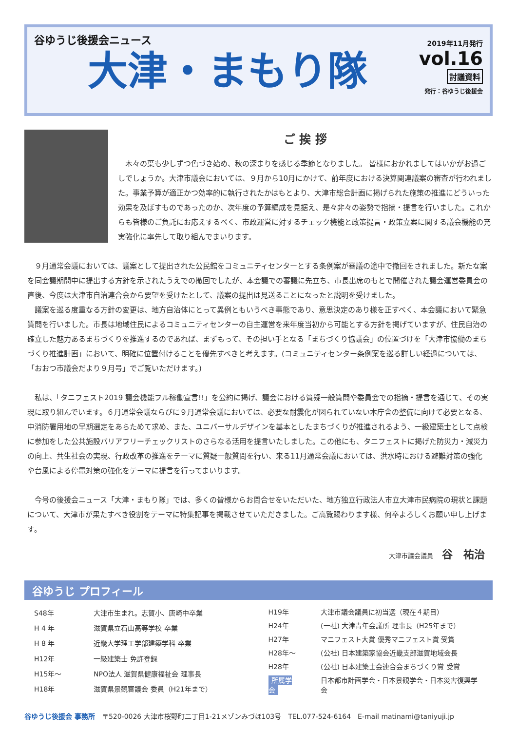谷ゆうじ後援会ニュース
大津・まもり隊
2019年11月発行
vol.16
討議資料
発行：谷ゆうじ後援会
ご 挨 拶
　木々の葉も少しずつ色づき始め、秋の深まりを感じる季節となりました。 皆様におかれましてはいかがお過ごしでしょうか。大津市議会においては、９月から10月にかけて、前年度における決算関連議案の審査が行われました。事業予算が適正かつ効率的に執行されたかはもとより、大津市総合計画に掲げられた施策の推進にどういった効果を及ぼすものであったのか、次年度の予算編成を見据え、是々非々の姿勢で指摘・提言を行いました。これからも皆様のご負託にお応えするべく、市政運営に対するチェック機能と政策提言・政策立案に関する議会機能の充実強化に率先して取り組んでまいります。
　９月通常会議においては、議案として提出された公民館をコミュニティセンターとする条例案が審議の途中で撤回をされました。新たな案を同会議期間中に提出する方針を示されたうえでの撤回でしたが、本会議での審議に先立ち、市長出席のもとで開催された議会運営委員会の直後、今度は大津市自治連合会から要望を受けたとして、議案の提出は見送ることになったと説明を受けました。
　議案を巡る度重なる方針の変更は、地方自治体にとって異例ともいうべき事態であり、意思決定のあり様を正すべく、本会議において緊急質問を行いました。市長は地域住民によるコミュニティセンターの自主運営を来年度当初から可能とする方針を掲げていますが、住民自治の確立した魅力あるまちづくりを推進するのであれば、まずもって、その担い手となる「まちづくり協議会」の位置づけを「大津市協働のまちづくり推進計画」において、明確に位置付けることを優先すべきと考えます。(コミュニティセンター条例案を巡る詳しい経過については、「おおつ市議会だより９月号」でご覧いただけます。)
　私は、「タニフェスト2019 議会機能フル稼働宣言!!」を公約に掲げ、議会における質疑一般質問や委員会での指摘・提言を通じて、その実現に取り組んでいます。６月通常会議ならびに９月通常会議においては、必要な耐震化が図られていない本庁舎の整備に向けて必要となる、中消防署用地の早期選定をあらためて求め、また、ユニバーサルデザインを基本としたまちづくりが推進されるよう、一級建築士として点検に参加をした公共施設バリアフリーチェックリストのさらなる活用を提言いたしました。この他にも、タニフェストに掲げた防災力・減災力の向上、共生社会の実現、行政改革の推進をテーマに質疑一般質問を行い、来る11月通常会議においては、洪水時における避難対策の強化や台風による停電対策の強化をテーマに提言を行ってまいります。
　今号の後援会ニュース「大津・まもり隊」では、多くの皆様からお問合せをいただいた、地方独立行政法人市立大津市民病院の現状と課題について、大津市が果たすべき役割をテーマに特集記事を掲載させていただきました。ご高覧賜わります様、何卒よろしくお願い申し上げます。
大津市議会議員 谷　祐治
谷ゆうじ プロフィール
| S48年 | 大津市生まれ。志賀小、唐崎中卒業 |
| H 4 年 | 滋賀県立石山高等学校 卒業 |
| H 8 年 | 近畿大学理工学部建築学科 卒業 |
| H12年 | 一級建築士 免許登録 |
| H15年～ | NPO法人 滋賀県健康福祉会 理事長 |
| H18年 | 滋賀県景観審議会 委員（H21年まで） |
| H19年 | 大津市議会議員に初当選（現在４期目） |
| H24年 | (一社) 大津青年会議所 理事長（H25年まで） |
| H27年 | マニフェスト大賞 優秀マニフェスト賞 受賞 |
| H28年～ | (公社) 日本建築家協会近畿支部滋賀地域会長 |
| H28年 | (公社) 日本建築士会連合会まちづくり賞 受賞 |
| 所属学会 | 日本都市計画学会・日本景観学会・日本災害復興学会 |
谷ゆうじ後援会 事務所　〒520-0026 大津市桜野町二丁目1-21メゾンみづほ103号　TEL.077-524-6164　E-mail matinami@taniyuji.jp